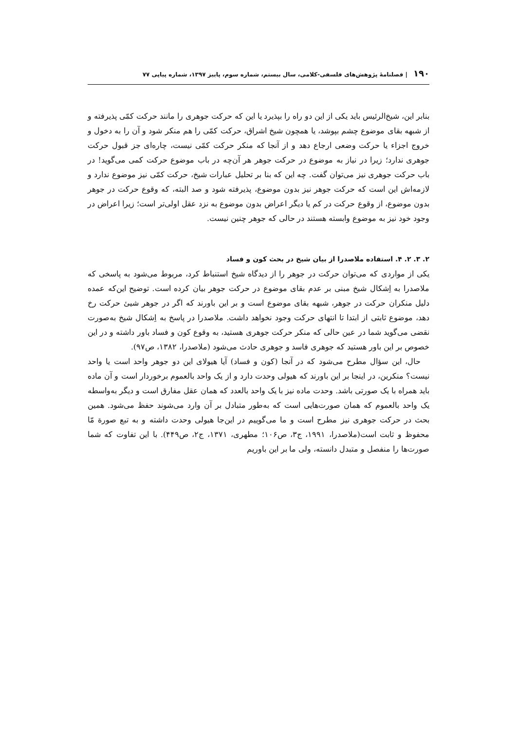۱۹۰ | فصلنامهٔ پژوهش‌های فلسفی-کلامی، سال بیستم، شماره سوم، پاییز ۱۳۹۷، شماره پیاپی ۷۷
بنابر این، شیخ‌الرئیس باید یکی از این دو راه را بپذیرد یا این که حرکت جوهری را مانند حرکت کمّی پذیرفته و از شبهه بقای موضوع چشم بپوشد، یا همچون شیخ اشراق، حرکت کمّی را هم منکر شود و آن را به دخول و خروج اجزاء یا حرکت وضعی ارجاع دهد و از آنجا که منکر حرکت کمّی نیست، چاره‌ای جز قبول حرکت جوهری ندارد؛ زیرا در نیاز به موضوع در حرکت جوهر هر آن‌چه در باب موضوع حرکت کمی می‌گوید! در باب حرکت جوهری نیز می‌توان گفت. چه این که بنا بر تحلیل عبارات شیخ، حرکت کمّی نیز موضوع ندارد و لازمه‌اش این است که حرکت جوهر نیز بدون موضوع، پذیرفته شود و صد البته، که وقوع حرکت در جوهر بدون موضوع، از وقوع حرکت در کم یا دیگر اعراض بدون موضوع به نزد عقل اولی‌تر است؛ زیرا اعراض در وجود خود نیز به موضوع وابسته هستند در حالی که جوهر چنین نیست.
۲. ۳. ۲. ۴. استفاده ملاصدرا از بیان شیخ در بحث کون و فساد
یکی از مواردی که می‌توان حرکت در جوهر را از دیدگاه شیخ استنباط کرد، مربوط می‌شود به پاسخی که ملاصدرا به اِشکال شیخ مبنی بر عدم بقای موضوع در حرکت جوهر بیان کرده است. توضیح این‌که عمده دلیل منکران حرکت در جوهر، شبهه بقای موضوع است و بر این باورند که اگر در جوهر شیئ حرکت رخ دهد، موضوع ثابتی از ابتدا تا انتهای حرکت وجود نخواهد داشت. ملاصدرا در پاسخ به اِشکال شیخ به‌صورت نقضی می‌گوید شما در عین حالی که منکر حرکت جوهری هستید، به وقوع کون و فساد باور داشته و در این خصوص بر این باور هستید که جوهری فاسد و جوهری حادث می‌شود (ملاصدرا، ۱۳۸۲، ص۹۷).
حال، این سؤال مطرح می‌شود که در آنجا (کون و فساد) آیا هیولای این دو جوهر واحد است یا واحد نیست؟ منکرین، در اینجا بر این باورند که هیولی وحدت دارد و از یک واحد بالعموم برخوردار است و آن ماده باید همراه با یک صورتی باشد. وحدت ماده نیز با یک واحد بالعدد که همان عقل مفارق است و دیگر به‌واسطه یک واحد بالعموم که همان صورت‌هایی است که به‌طور متبادل بر آن وارد می‌شوند حفظ می‌شود. همین بحث در حرکت جوهری نیز مطرح است و ما می‌گوییم در این‌جا هیولی وحدت داشته و به تبع صورة مّا محفوظ و ثابت است(ملاصدرا، ۱۹۹۱، ج۳، ص۱۰۶؛ مطهری، ۱۳۷۱، ج۲، ص۴۴۹). با این تفاوت که شما صورت‌ها را منفصل و متبدل دانسته، ولی ما بر این باوریم